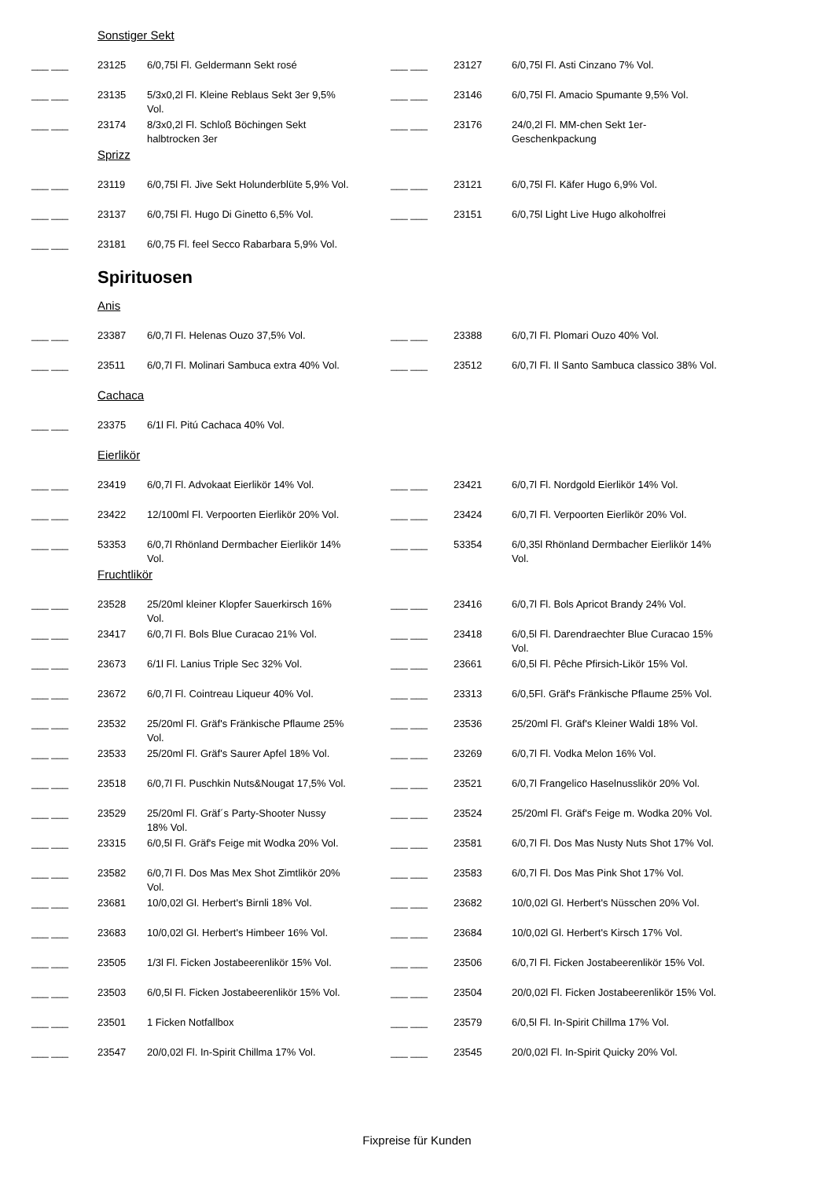Sonstiger Sekt
| ___ ___ | 23125 | 6/0,75l Fl. Geldermann Sekt rosé | ___ ___ | 23127 | 6/0,75l Fl. Asti Cinzano 7% Vol. |
| ___ ___ | 23135 | 5/3x0,2l Fl. Kleine Reblaus Sekt 3er 9,5% Vol. | ___ ___ | 23146 | 6/0,75l Fl. Amacio Spumante 9,5% Vol. |
| ___ ___ | 23174 | 8/3x0,2l Fl. Schloß Böchingen Sekt halbtrocken 3er | ___ ___ | 23176 | 24/0,2l Fl. MM-chen Sekt 1er-Geschenkpackung |
Sprizz
| ___ ___ | 23119 | 6/0,75l Fl. Jive Sekt Holunderblüte 5,9% Vol. | ___ ___ | 23121 | 6/0,75l Fl. Käfer Hugo 6,9% Vol. |
| ___ ___ | 23137 | 6/0,75l Fl. Hugo Di Ginetto 6,5% Vol. | ___ ___ | 23151 | 6/0,75l Light Live Hugo alkoholfrei |
| ___ ___ | 23181 | 6/0,75 Fl. feel Secco Rabarbara 5,9% Vol. | | | |
Spirituosen
Anis
| ___ ___ | 23387 | 6/0,7l Fl. Helenas Ouzo 37,5% Vol. | ___ ___ | 23388 | 6/0,7l Fl. Plomari Ouzo 40% Vol. |
| ___ ___ | 23511 | 6/0,7l Fl. Molinari Sambuca extra 40% Vol. | ___ ___ | 23512 | 6/0,7l Fl. Il Santo Sambuca classico 38% Vol. |
Cachaca
| ___ ___ | 23375 | 6/1l Fl. Pitú Cachaca 40% Vol. | | | |
Eierlikör
| ___ ___ | 23419 | 6/0,7l Fl. Advokaat Eierlikör 14% Vol. | ___ ___ | 23421 | 6/0,7l Fl. Nordgold Eierlikör 14% Vol. |
| ___ ___ | 23422 | 12/100ml Fl. Verpoorten Eierlikör 20% Vol. | ___ ___ | 23424 | 6/0,7l Fl. Verpoorten Eierlikör 20% Vol. |
| ___ ___ | 53353 | 6/0,7l Rhönland Dermbacher Eierlikör 14% Vol. | ___ ___ | 53354 | 6/0,35l Rhönland Dermbacher Eierlikör 14% Vol. |
Fruchtlikör
| ___ ___ | 23528 | 25/20ml kleiner Klopfer Sauerkirsch 16% Vol. | ___ ___ | 23416 | 6/0,7l Fl. Bols Apricot Brandy 24% Vol. |
| ___ ___ | 23417 | 6/0,7l Fl. Bols Blue Curacao 21% Vol. | ___ ___ | 23418 | 6/0,5l Fl. Darendraechter Blue Curacao 15% Vol. |
| ___ ___ | 23673 | 6/1l Fl. Lanius Triple Sec 32% Vol. | ___ ___ | 23661 | 6/0,5l Fl. Pêche Pfirsich-Likör 15% Vol. |
| ___ ___ | 23672 | 6/0,7l Fl. Cointreau Liqueur 40% Vol. | ___ ___ | 23313 | 6/0,5Fl. Gräf's Fränkische Pflaume 25% Vol. |
| ___ ___ | 23532 | 25/20ml Fl. Gräf's Fränkische Pflaume 25% Vol. | ___ ___ | 23536 | 25/20ml Fl. Gräf's Kleiner Waldi 18% Vol. |
| ___ ___ | 23533 | 25/20ml Fl. Gräf's Saurer Apfel 18% Vol. | ___ ___ | 23269 | 6/0,7l Fl. Vodka Melon 16% Vol. |
| ___ ___ | 23518 | 6/0,7l Fl. Puschkin Nuts&Nougat 17,5% Vol. | ___ ___ | 23521 | 6/0,7l Frangelico Haselnusslikör 20% Vol. |
| ___ ___ | 23529 | 25/20ml Fl. Gräf´s Party-Shooter Nussy 18% Vol. | ___ ___ | 23524 | 25/20ml Fl. Gräf's Feige m. Wodka 20% Vol. |
| ___ ___ | 23315 | 6/0,5l Fl. Gräf's Feige mit Wodka 20% Vol. | ___ ___ | 23581 | 6/0,7l Fl. Dos Mas Nusty Nuts Shot 17% Vol. |
| ___ ___ | 23582 | 6/0,7l Fl. Dos Mas Mex Shot Zimtlikör 20% Vol. | ___ ___ | 23583 | 6/0,7l Fl. Dos Mas Pink Shot 17% Vol. |
| ___ ___ | 23681 | 10/0,02l Gl. Herbert's Birnli 18% Vol. | ___ ___ | 23682 | 10/0,02l Gl. Herbert's Nüsschen 20% Vol. |
| ___ ___ | 23683 | 10/0,02l Gl. Herbert's Himbeer 16% Vol. | ___ ___ | 23684 | 10/0,02l Gl. Herbert's Kirsch 17% Vol. |
| ___ ___ | 23505 | 1/3l Fl. Ficken Jostabeerenlikör 15% Vol. | ___ ___ | 23506 | 6/0,7l Fl. Ficken Jostabeerenlikör 15% Vol. |
| ___ ___ | 23503 | 6/0,5l Fl. Ficken Jostabeerenlikör 15% Vol. | ___ ___ | 23504 | 20/0,02l Fl. Ficken Jostabeerenlikör 15% Vol. |
| ___ ___ | 23501 | 1 Ficken Notfallbox | ___ ___ | 23579 | 6/0,5l Fl. In-Spirit Chillma 17% Vol. |
| ___ ___ | 23547 | 20/0,02l Fl. In-Spirit Chillma 17% Vol. | ___ ___ | 23545 | 20/0,02l Fl. In-Spirit Quicky 20% Vol. |
Fixpreise für Kunden